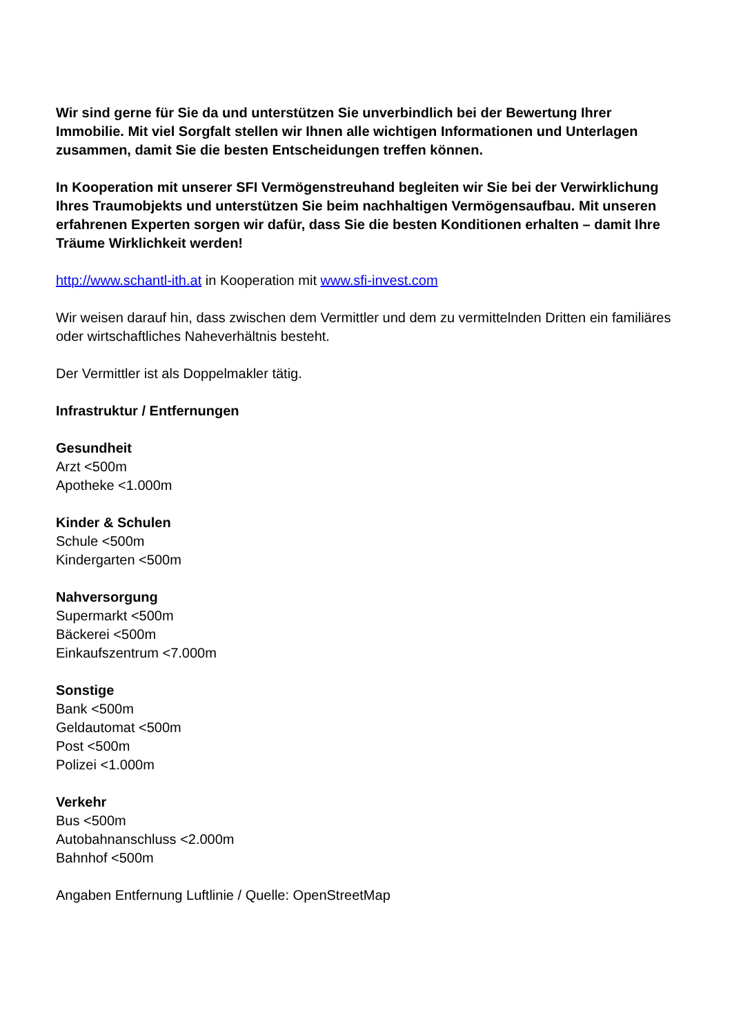Wir sind gerne für Sie da und unterstützen Sie unverbindlich bei der Bewertung Ihrer Immobilie. Mit viel Sorgfalt stellen wir Ihnen alle wichtigen Informationen und Unterlagen zusammen, damit Sie die besten Entscheidungen treffen können.
In Kooperation mit unserer SFI Vermögenstreuhand begleiten wir Sie bei der Verwirklichung Ihres Traumobjekts und unterstützen Sie beim nachhaltigen Vermögensaufbau. Mit unseren erfahrenen Experten sorgen wir dafür, dass Sie die besten Konditionen erhalten – damit Ihre Träume Wirklichkeit werden!
http://www.schantl-ith.at in Kooperation mit www.sfi-invest.com
Wir weisen darauf hin, dass zwischen dem Vermittler und dem zu vermittelnden Dritten ein familiäres oder wirtschaftliches Naheverhältnis besteht.
Der Vermittler ist als Doppelmakler tätig.
Infrastruktur / Entfernungen
Gesundheit
Arzt <500m
Apotheke <1.000m
Kinder & Schulen
Schule <500m
Kindergarten <500m
Nahversorgung
Supermarkt <500m
Bäckerei <500m
Einkaufszentrum <7.000m
Sonstige
Bank <500m
Geldautomat <500m
Post <500m
Polizei <1.000m
Verkehr
Bus <500m
Autobahnanschluss <2.000m
Bahnhof <500m
Angaben Entfernung Luftlinie / Quelle: OpenStreetMap